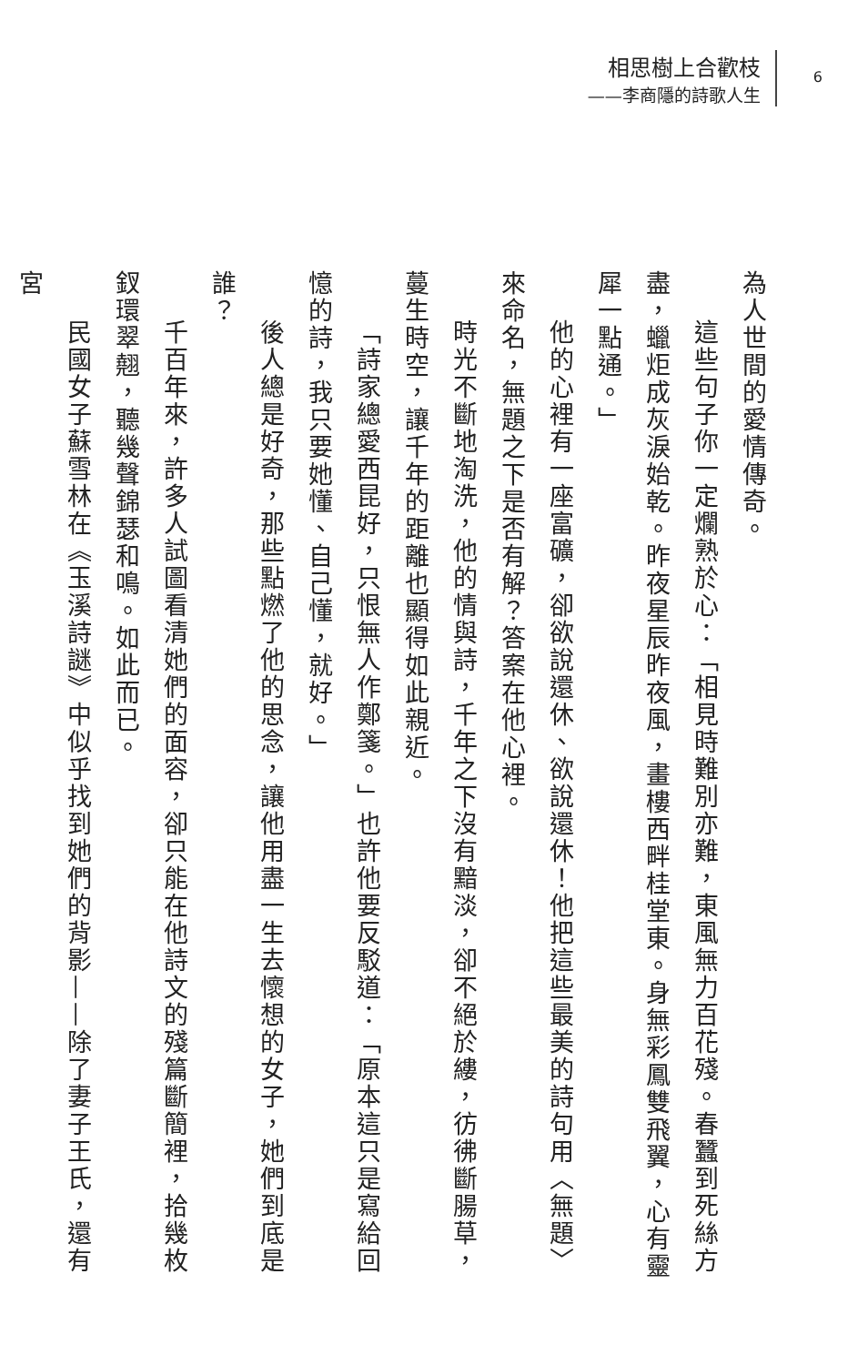相思樹上合歡枝
——李商隱的詩歌人生
6
為人世間的愛情傳奇。
這些句子你一定爛熟於心：「相見時難別亦難，東風無力百花殘。春蠶到死絲方盡，蠟炬成灰淚始乾。昨夜星辰昨夜風，畫樓西畔桂堂東。身無彩鳳雙飛翼，心有靈犀一點通。」
他的心裡有一座富礦，卻欲說還休、欲說還休！他把這些最美的詩句用〈無題〉來命名，無題之下是否有解？答案在他心裡。
時光不斷地淘洗，他的情與詩，千年之下沒有黯淡，卻不絕於縷，彷彿斷腸草，蔓生時空，讓千年的距離也顯得如此親近。
「詩家總愛西昆好，只恨無人作鄭箋。」也許他要反駁道：「原本這只是寫給回憶的詩，我只要她懂、自己懂，就好。」
後人總是好奇，那些點燃了他的思念，讓他用盡一生去懷想的女子，她們到底是誰？
千百年來，許多人試圖看清她們的面容，卻只能在他詩文的殘篇斷簡裡，拾幾枚釵環翠翹，聽幾聲錦瑟和鳴。如此而已。
民國女子蘇雪林在《玉溪詩謎》中似乎找到她們的背影——除了妻子王氏，還有宮